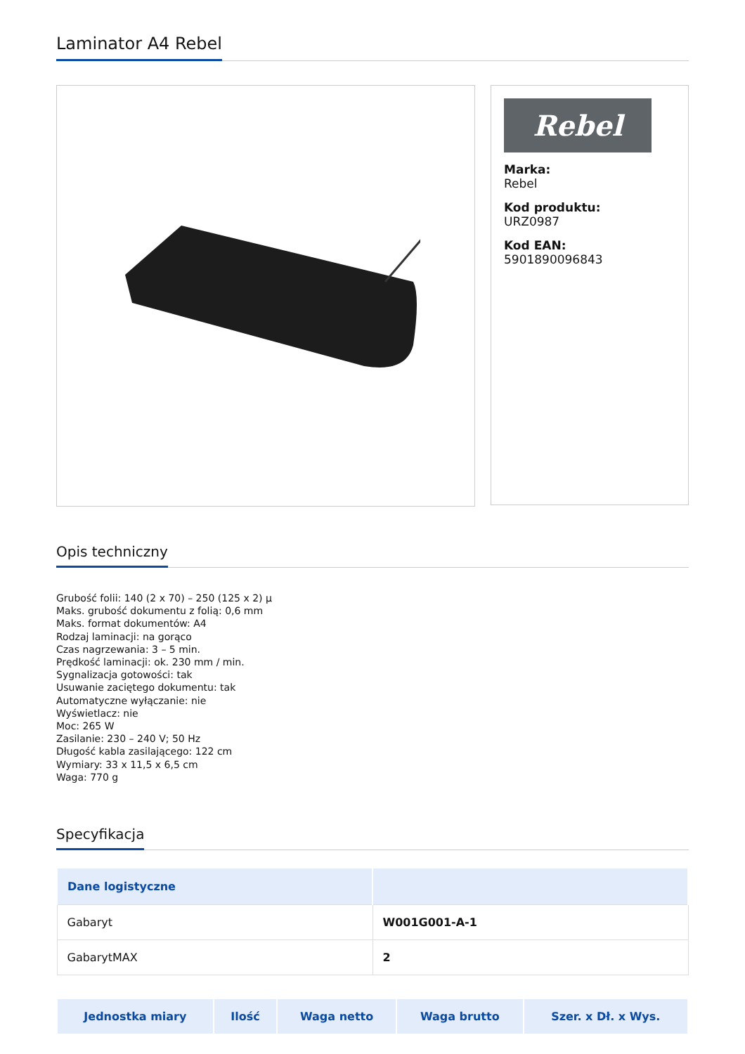Laminator A4 Rebel
Rebel
Marka:
Rebel
Kod produktu:
URZ0987
Kod EAN:
5901890096843
Opis techniczny
Grubość folii: 140 (2 x 70) – 250 (125 x 2) µ
Maks. grubość dokumentu z folią: 0,6 mm
Maks. format dokumentów: A4
Rodzaj laminacji: na gorąco
Czas nagrzewania: 3 – 5 min.
Prędkość laminacji: ok. 230 mm / min.
Sygnalizacja gotowości: tak
Usuwanie zaciętego dokumentu: tak
Automatyczne wyłączanie: nie
Wyświetlacz: nie
Moc: 265 W
Zasilanie: 230 – 240 V; 50 Hz
Długość kabla zasilającego: 122 cm
Wymiary: 33 x 11,5 x 6,5 cm
Waga: 770 g
Specyfikacja
| Dane logistyczne | |
| --- | --- |
| Gabaryt | W001G001-A-1 |
| GabarytMAX | 2 |
| Jednostka miary | Ilość | Waga netto | Waga brutto | Szer. x Dł. x Wys. |
| --- | --- | --- | --- | --- |